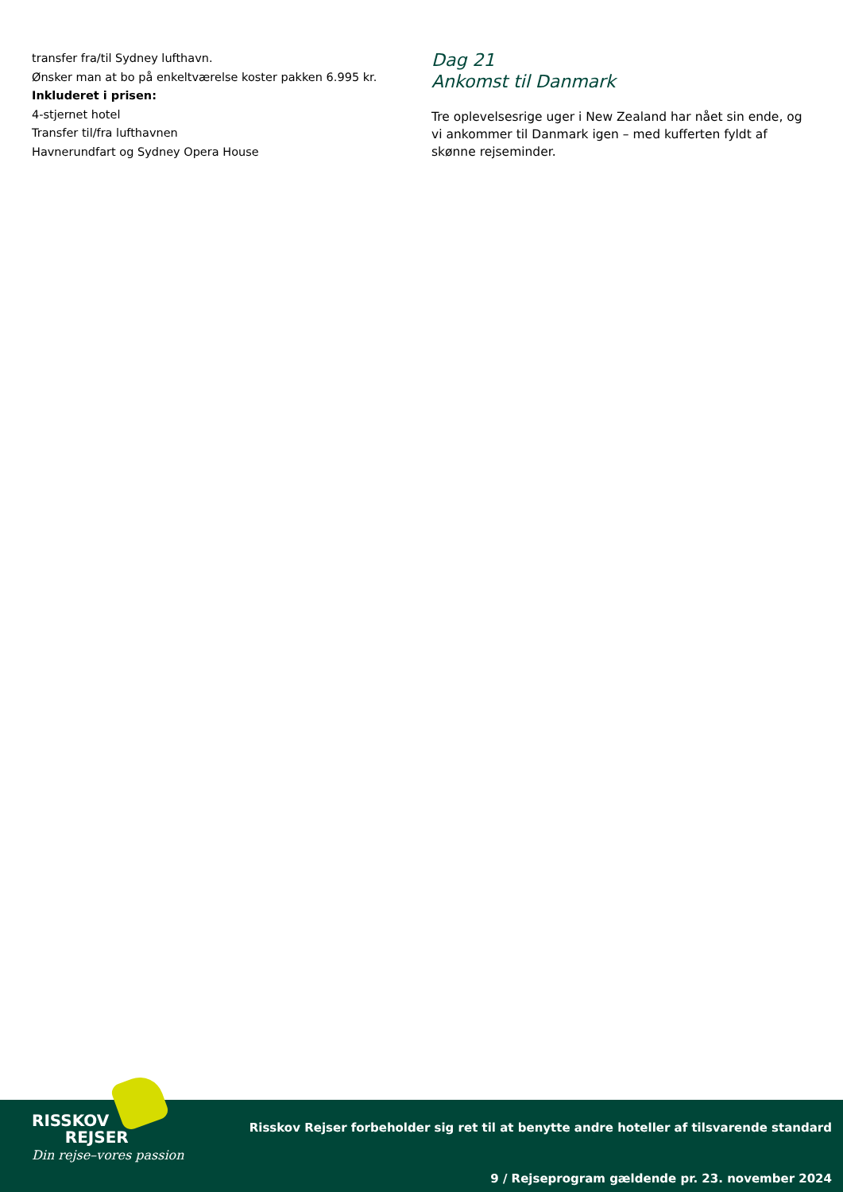transfer fra/til Sydney lufthavn.
Ønsker man at bo på enkeltværelse koster pakken 6.995 kr.
Inkluderet i prisen:
4-stjernet hotel
Transfer til/fra lufthavnen
Havnerundfart og Sydney Opera House
Dag 21
Ankomst til Danmark
Tre oplevelsesrige uger i New Zealand har nået sin ende, og vi ankommer til Danmark igen – med kufferten fyldt af skønne rejseminder.
RISSKOV
REJSER
Din rejse–vores passion
Risskov Rejser forbeholder sig ret til at benytte andre hoteller af tilsvarende standard
9 / Rejseprogram gældende pr. 23. november 2024